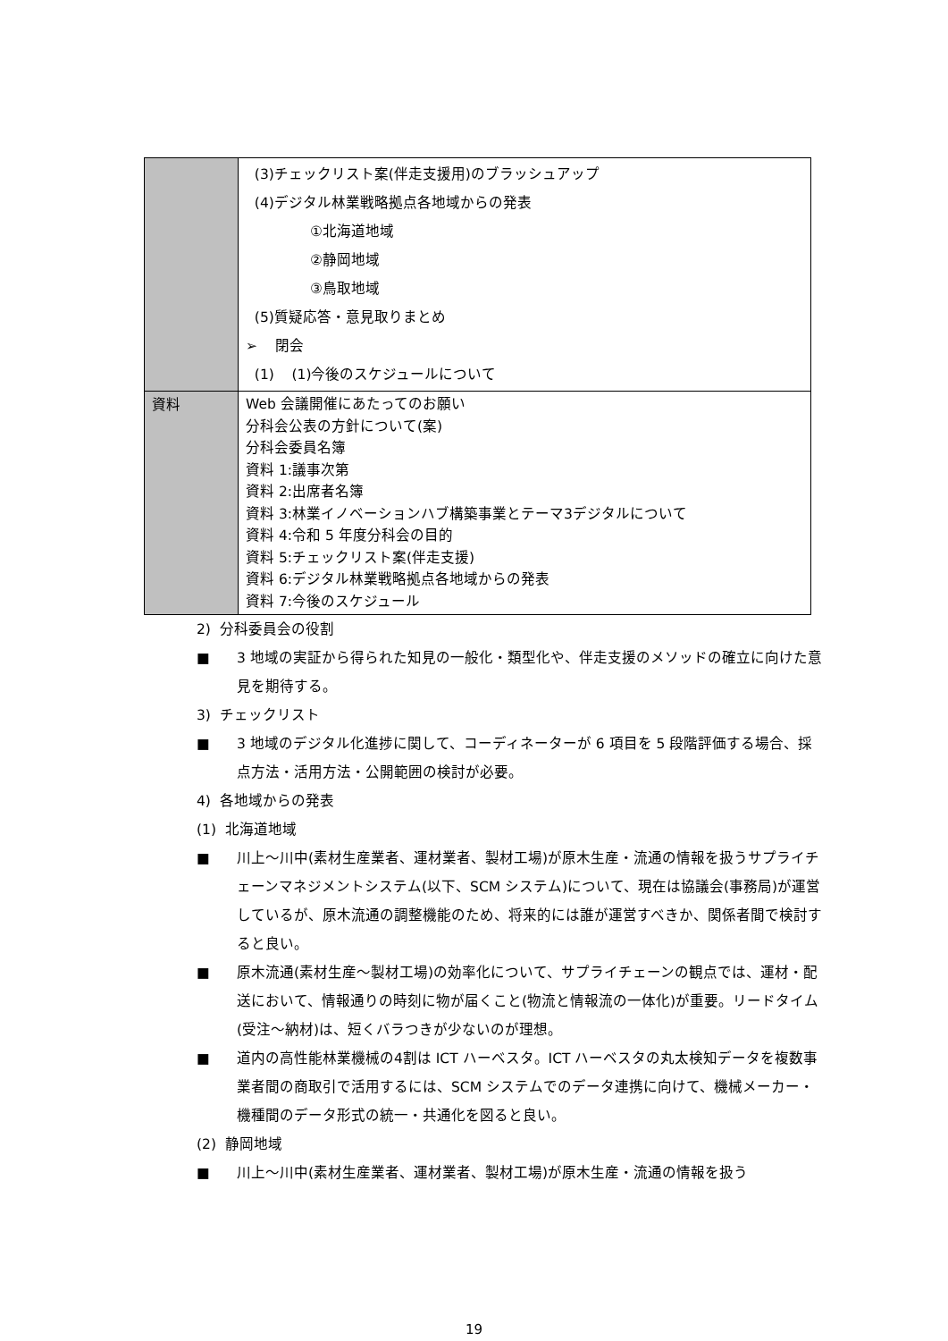| | (3)チェックリスト案(伴走支援用)のブラッシュアップ (4)デジタル林業戦略拠点各地域からの発表 ①北海道地域 ②静岡地域 ③鳥取地域 (5)質疑応答・意見取りまとめ ➢ 閉会 (1) (1)今後のスケジュールについて |
| 資料 | Web 会議開催にあたってのお願い 分科会公表の方針について(案) 分科会委員名簿 資料 1:議事次第 資料 2:出席者名簿 資料 3:林業イノベーションハブ構築事業とテーマ3デジタルについて 資料 4:令和 5 年度分科会の目的 資料 5:チェックリスト案(伴走支援) 資料 6:デジタル林業戦略拠点各地域からの発表 資料 7:今後のスケジュール |
2) 分科委員会の役割
■ 3 地域の実証から得られた知見の一般化・類型化や、伴走支援のメソッドの確立に向けた意見を期待する。
3) チェックリスト
■ 3 地域のデジタル化進捗に関して、コーディネーターが 6 項目を 5 段階評価する場合、採点方法・活用方法・公開範囲の検討が必要。
4) 各地域からの発表
(1) 北海道地域
■ 川上～川中(素材生産業者、運材業者、製材工場)が原木生産・流通の情報を扱うサプライチェーンマネジメントシステム(以下、SCM システム)について、現在は協議会(事務局)が運営しているが、原木流通の調整機能のため、将来的には誰が運営すべきか、関係者間で検討すると良い。
■ 原木流通(素材生産～製材工場)の効率化について、サプライチェーンの観点では、運材・配送において、情報通りの時刻に物が届くこと(物流と情報流の一体化)が重要。リードタイム(受注～納材)は、短くバラつきが少ないのが理想。
■ 道内の高性能林業機械の4割は ICT ハーベスタ。ICT ハーベスタの丸太検知データを複数事業者間の商取引で活用するには、SCM システムでのデータ連携に向けて、機械メーカー・機種間のデータ形式の統一・共通化を図ると良い。
(2) 静岡地域
■ 川上～川中(素材生産業者、運材業者、製材工場)が原木生産・流通の情報を扱う
19